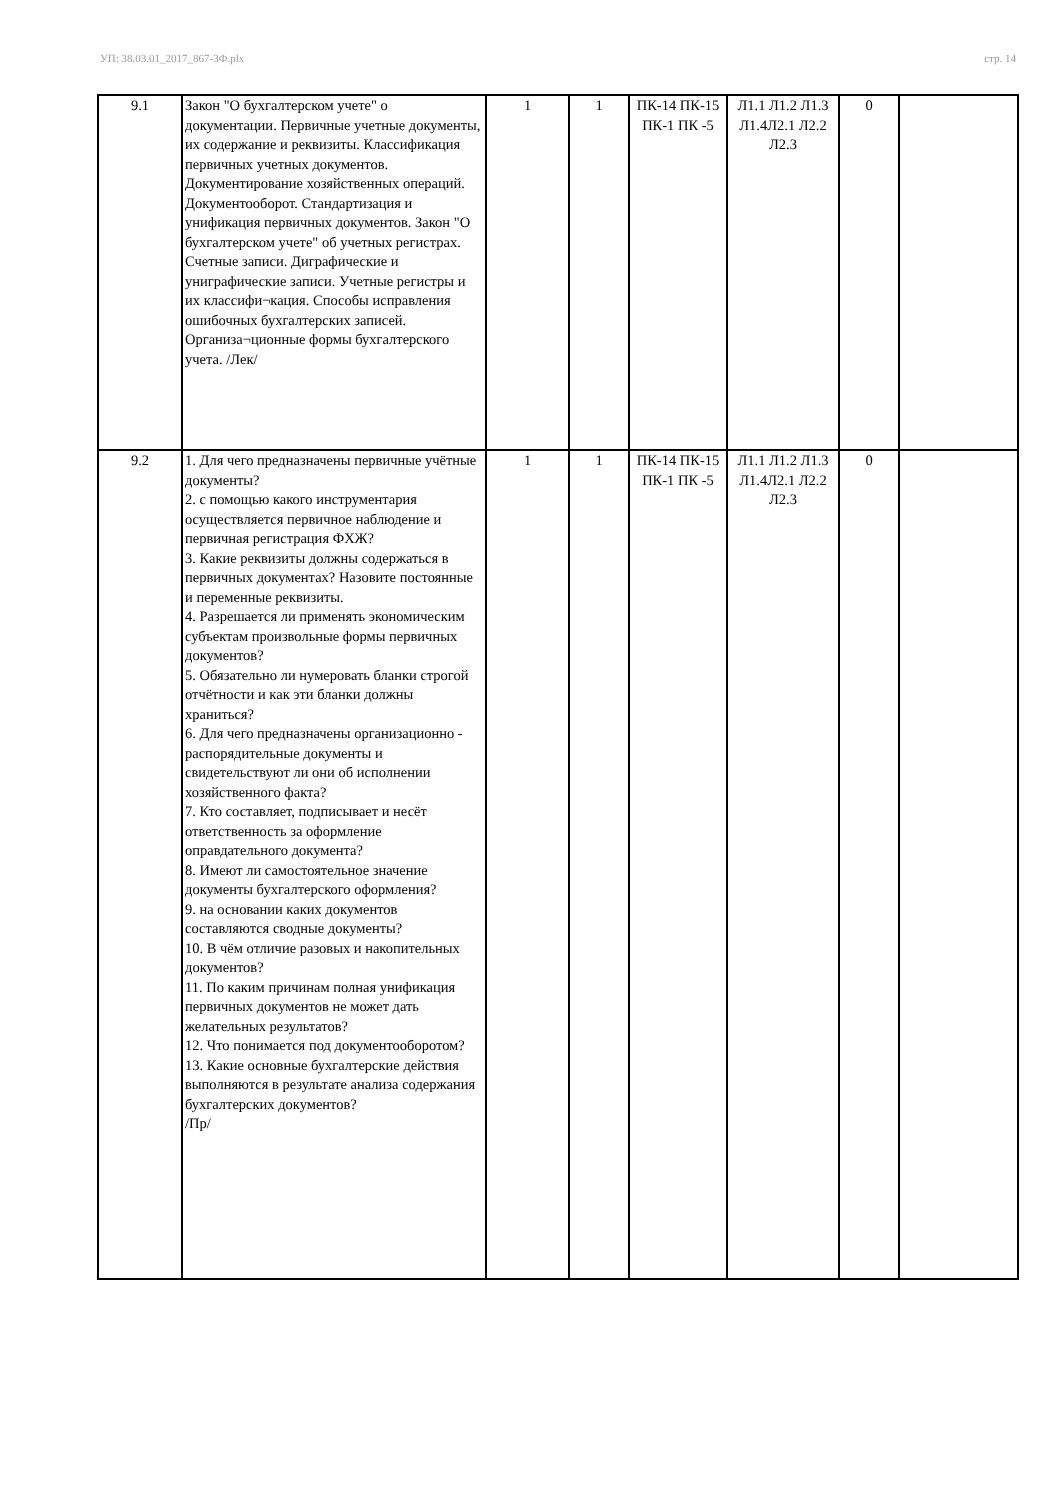УП: 38.03.01_2017_867-3Ф.plx стр. 14
| 9.1 | Закон "О бухгалтерском учете" о документации. Первичные учетные документы, их содержание и реквизиты. Классификация первичных учетных документов. Документирование хозяйственных операций. Документооборот. Стандартизация и унификация первичных документов. Закон "О бухгалтерском учете" об учетных регистрах. Счетные записи. Диграфические и униграфические записи. Учетные регистры и их классифи¬кация. Способы исправления ошибочных бухгалтерских записей. Организа¬ционные формы бухгалтерского учета. /Лек/ | 1 | 1 | ПК-14 ПК-15 ПК-1 ПК -5 | Л1.1 Л1.2 Л1.3 Л1.4Л2.1 Л2.2 Л2.3 | 0 | |
| 9.2 | 1. Для чего предназначены первичные учётные документы? 2. с помощью какого инструментария осуществляется первичное наблюдение и первичная регистрация ФХЖ? 3. Какие реквизиты должны содержаться в первичных документах? Назовите постоянные и переменные реквизиты. 4. Разрешается ли применять экономическим субъектам произвольные формы первичных документов? 5. Обязательно ли нумеровать бланки строгой отчётности и как эти бланки должны храниться? 6. Для чего предназначены организационно - распорядительные документы и свидетельствуют ли они об исполнении хозяйственного факта? 7. Кто составляет, подписывает и несёт ответственность за оформление оправдательного документа? 8. Имеют ли самостоятельное значение документы бухгалтерского оформления? 9. на основании каких документов составляются сводные документы? 10. В чём отличие разовых и накопительных документов? 11. По каким причинам полная унификация первичных документов не может дать желательных результатов? 12. Что понимается под документооборотом? 13. Какие основные бухгалтерские действия выполняются в результате анализа содержания бухгалтерских документов? /Пр/ | 1 | 1 | ПК-14 ПК-15 ПК-1 ПК -5 | Л1.1 Л1.2 Л1.3 Л1.4Л2.1 Л2.2 Л2.3 | 0 | |